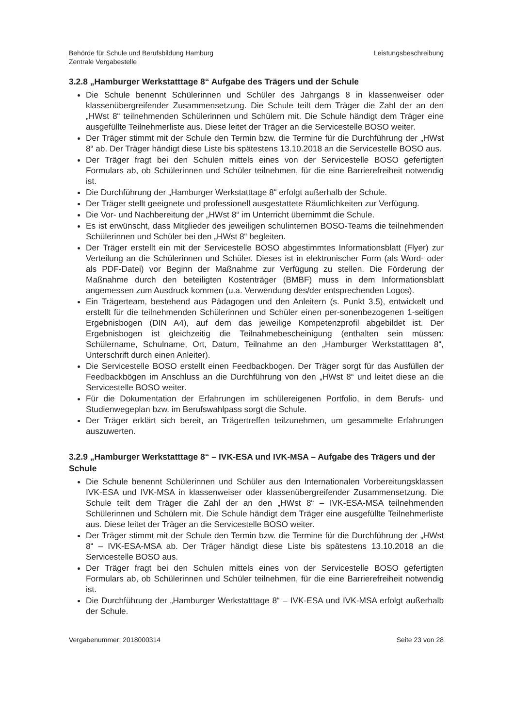Behörde für Schule und Berufsbildung Hamburg
Zentrale Vergabestelle
Leistungsbeschreibung
3.2.8 „Hamburger Werkstatttage 8“ Aufgabe des Trägers und der Schule
Die Schule benennt Schülerinnen und Schüler des Jahrgangs 8 in klassenweiser oder klassenübergreifender Zusammensetzung. Die Schule teilt dem Träger die Zahl der an den „HWst 8“ teilnehmenden Schülerinnen und Schülern mit. Die Schule händigt dem Träger eine ausgefüllte Teilnehmerliste aus. Diese leitet der Träger an die Servicestelle BOSO weiter.
Der Träger stimmt mit der Schule den Termin bzw. die Termine für die Durchführung der „HWst 8“ ab. Der Träger händigt diese Liste bis spätestens 13.10.2018 an die Servicestelle BOSO aus.
Der Träger fragt bei den Schulen mittels eines von der Servicestelle BOSO gefertigten Formulars ab, ob Schülerinnen und Schüler teilnehmen, für die eine Barrierefreiheit notwendig ist.
Die Durchführung der „Hamburger Werkstatttage 8“ erfolgt außerhalb der Schule.
Der Träger stellt geeignete und professionell ausgestattete Räumlichkeiten zur Verfügung.
Die Vor- und Nachbereitung der „HWst 8“ im Unterricht übernimmt die Schule.
Es ist erwünscht, dass Mitglieder des jeweiligen schulinternen BOSO-Teams die teilnehmenden Schülerinnen und Schüler bei den „HWst 8“ begleiten.
Der Träger erstellt ein mit der Servicestelle BOSO abgestimmtes Informationsblatt (Flyer) zur Verteilung an die Schülerinnen und Schüler. Dieses ist in elektronischer Form (als Word- oder als PDF-Datei) vor Beginn der Maßnahme zur Verfügung zu stellen. Die Förderung der Maßnahme durch den beteiligten Kostenträger (BMBF) muss in dem Informationsblatt angemessen zum Ausdruck kommen (u.a. Verwendung des/der entsprechenden Logos).
Ein Trägerteam, bestehend aus Pädagogen und den Anleitern (s. Punkt 3.5), entwickelt und erstellt für die teilnehmenden Schülerinnen und Schüler einen per-sonenbezogenen 1-seitigen Ergebnisbogen (DIN A4), auf dem das jeweilige Kompetenzprofil abgebildet ist. Der Ergebnisbogen ist gleichzeitig die Teilnahmebescheinigung (enthalten sein müssen: Schülername, Schulname, Ort, Datum, Teilnahme an den „Hamburger Werkstatttagen 8“, Unterschrift durch einen Anleiter).
Die Servicestelle BOSO erstellt einen Feedbackbogen. Der Träger sorgt für das Ausfüllen der Feedbackbögen im Anschluss an die Durchführung von den „HWst 8“ und leitet diese an die Servicestelle BOSO weiter.
Für die Dokumentation der Erfahrungen im schülereigenen Portfolio, in dem Berufs- und Studienwegeplan bzw. im Berufswahlpass sorgt die Schule.
Der Träger erklärt sich bereit, an Trägertreffen teilzunehmen, um gesammelte Erfahrungen auszuwerten.
3.2.9 „Hamburger Werkstatttage 8“ – IVK-ESA und IVK-MSA – Aufgabe des Trägers und der Schule
Die Schule benennt Schülerinnen und Schüler aus den Internationalen Vorbereitungsklassen IVK-ESA und IVK-MSA in klassenweiser oder klassenübergreifender Zusammensetzung. Die Schule teilt dem Träger die Zahl der an den „HWst 8“ – IVK-ESA-MSA teilnehmenden Schülerinnen und Schülern mit. Die Schule händigt dem Träger eine ausgefüllte Teilnehmerliste aus. Diese leitet der Träger an die Servicestelle BOSO weiter.
Der Träger stimmt mit der Schule den Termin bzw. die Termine für die Durchführung der „HWst 8“ – IVK-ESA-MSA ab. Der Träger händigt diese Liste bis spätestens 13.10.2018 an die Servicestelle BOSO aus.
Der Träger fragt bei den Schulen mittels eines von der Servicestelle BOSO gefertigten Formulars ab, ob Schülerinnen und Schüler teilnehmen, für die eine Barrierefreiheit notwendig ist.
Die Durchführung der „Hamburger Werkstatttage 8“ – IVK-ESA und IVK-MSA erfolgt außerhalb der Schule.
Vergabenummer: 2018000314 Seite 23 von 28